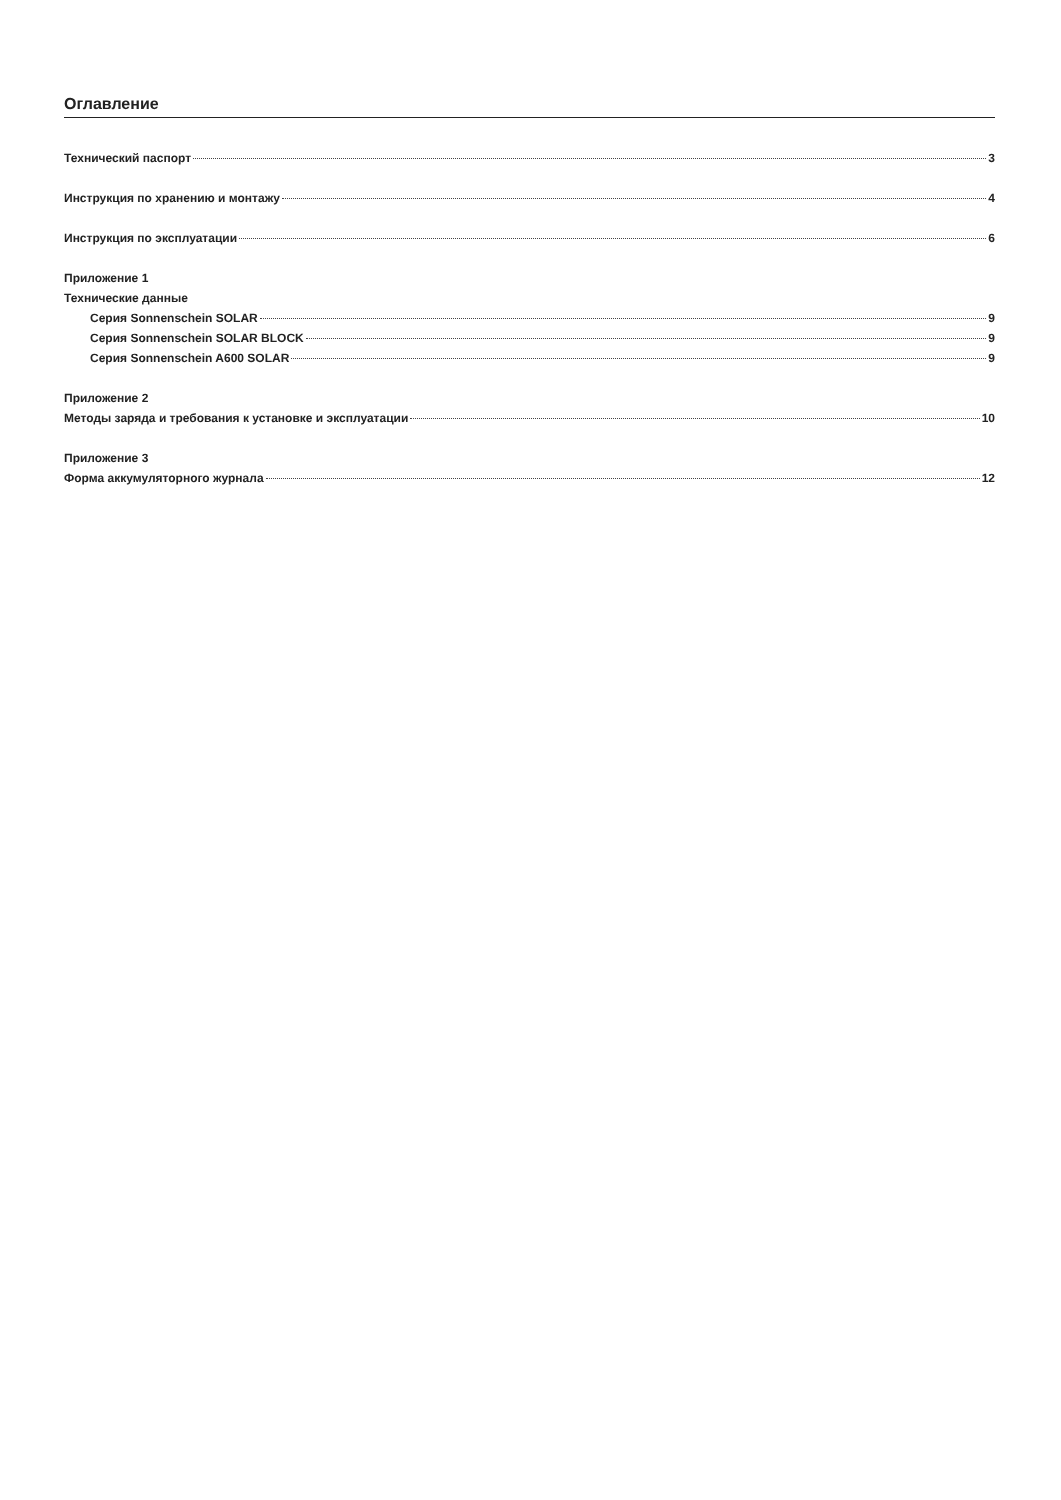Оглавление
Технический паспорт 3
Инструкция по хранению и монтажу 4
Инструкция по эксплуатации 6
Приложение 1
Технические данные
Серия Sonnenschein SOLAR 9
Серия Sonnenschein SOLAR BLOCK 9
Серия Sonnenschein A600 SOLAR 9
Приложение 2
Методы заряда и требования к установке и эксплуатации 10
Приложение 3
Форма аккумуляторного журнала 12